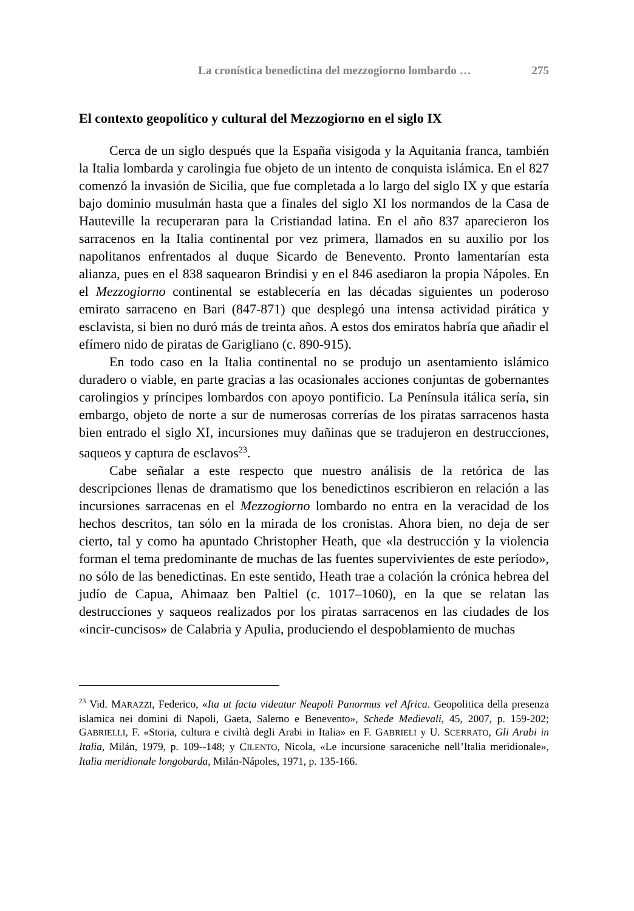La cronística benedictina del mezzogiorno lombardo … 275
El contexto geopolítico y cultural del Mezzogiorno en el siglo IX
Cerca de un siglo después que la España visigoda y la Aquitania franca, también la Italia lombarda y carolingia fue objeto de un intento de conquista islámica. En el 827 comenzó la invasión de Sicilia, que fue completada a lo largo del siglo IX y que estaría bajo dominio musulmán hasta que a finales del siglo XI los normandos de la Casa de Hauteville la recuperaran para la Cristiandad latina. En el año 837 aparecieron los sarracenos en la Italia continental por vez primera, llamados en su auxilio por los napolitanos enfrentados al duque Sicardo de Benevento. Pronto lamentarían esta alianza, pues en el 838 saquearon Brindisi y en el 846 asediaron la propia Nápoles. En el Mezzogiorno continental se establecería en las décadas siguientes un poderoso emirato sarraceno en Bari (847-871) que desplegó una intensa actividad pirática y esclavista, si bien no duró más de treinta años. A estos dos emiratos habría que añadir el efímero nido de piratas de Garigliano (c. 890-915).
En todo caso en la Italia continental no se produjo un asentamiento islámico duradero o viable, en parte gracias a las ocasionales acciones conjuntas de gobernantes carolingios y príncipes lombardos con apoyo pontificio. La Península itálica sería, sin embargo, objeto de norte a sur de numerosas correrías de los piratas sarracenos hasta bien entrado el siglo XI, incursiones muy dañinas que se tradujeron en destrucciones, saqueos y captura de esclavos<sup>23</sup>.
Cabe señalar a este respecto que nuestro análisis de la retórica de las descripciones llenas de dramatismo que los benedictinos escribieron en relación a las incursiones sarracenas en el Mezzogiorno lombardo no entra en la veracidad de los hechos descritos, tan sólo en la mirada de los cronistas. Ahora bien, no deja de ser cierto, tal y como ha apuntado Christopher Heath, que «la destrucción y la violencia forman el tema predominante de muchas de las fuentes supervivientes de este período», no sólo de las benedictinas. En este sentido, Heath trae a colación la crónica hebrea del judío de Capua, Ahimaaz ben Paltiel (c. 1017–1060), en la que se relatan las destrucciones y saqueos realizados por los piratas sarracenos en las ciudades de los «incir-cuncisos» de Calabria y Apulia, produciendo el despoblamiento de muchas
<sup>23</sup> Vid. MARAZZI, Federico, «Ita ut facta videatur Neapoli Panormus vel Africa. Geopolitica della presenza islamica nei domini di Napoli, Gaeta, Salerno e Benevento», Schede Medievali, 45, 2007, p. 159-202; GABRIELLI, F. «Storia, cultura e civiltà degli Arabi in Italia» en F. GABRIELI y U. SCERRATO, Gli Arabi in Italia, Milán, 1979, p. 109--148; y CILENTO, Nicola, «Le incursione saraceniche nell’Italia meridionale», Italia meridionale longobarda, Milán-Nápoles, 1971, p. 135-166.